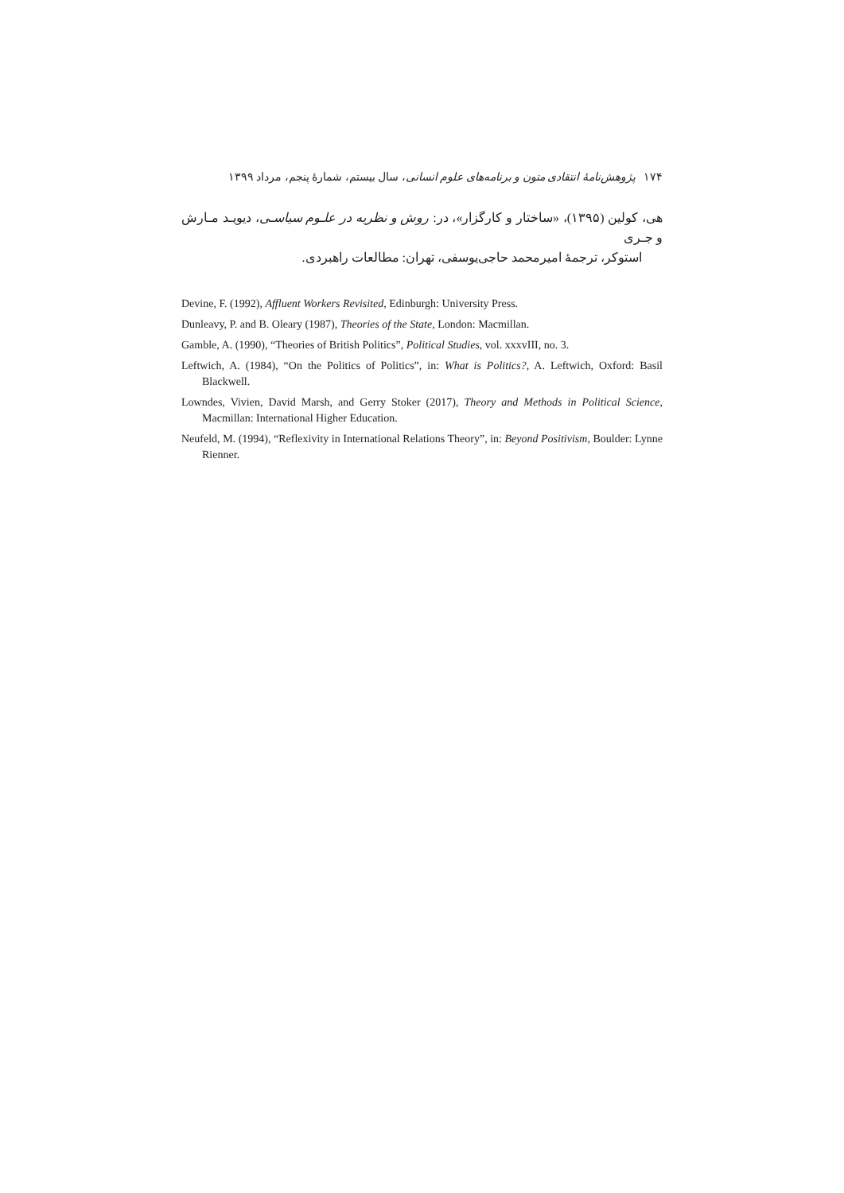۱۷۴ پژوهش‌نامهٔ انتقادی متون و برنامه‌های علوم انسانی، سال بیستم، شمارهٔ پنجم، مرداد ۱۳۹۹
هی، کولین (۱۳۹۵)، «ساختار و کارگزار»، در: روش و نظریه در علـوم سیاسـی، دیویـد مـارش و جـری
استوکر، ترجمهٔ امیرمحمد حاجی‌یوسفی، تهران: مطالعات راهبردی.
Devine, F. (1992), Affluent Workers Revisited, Edinburgh: University Press.
Dunleavy, P. and B. Oleary (1987), Theories of the State, London: Macmillan.
Gamble, A. (1990), “Theories of British Politics”, Political Studies, vol. xxxvIII, no. 3.
Leftwich, A. (1984), “On the Politics of Politics”, in: What is Politics?, A. Leftwich, Oxford: Basil Blackwell.
Lowndes, Vivien, David Marsh, and Gerry Stoker (2017), Theory and Methods in Political Science, Macmillan: International Higher Education.
Neufeld, M. (1994), “Reflexivity in International Relations Theory”, in: Beyond Positivism, Boulder: Lynne Rienner.